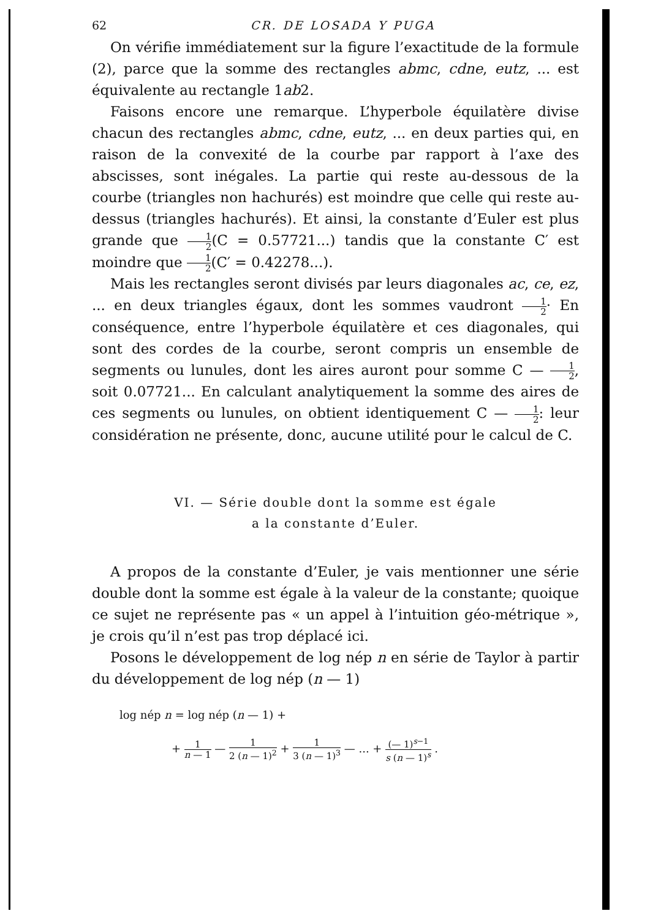62 CR. DE LOSADA Y PUGA
On vérifie immédiatement sur la figure l’exactitude de la formule (2), parce que la somme des rectangles abmc, cdne, eutz, ... est équivalente au rectangle 1ab2.
Faisons encore une remarque. L’hyperbole équilatère divise chacun des rectangles abmc, cdne, eutz, ... en deux parties qui, en raison de la convexité de la courbe par rapport à l’axe des abscisses, sont inégales. La partie qui reste au-dessous de la courbe (triangles non hachurés) est moindre que celle qui reste au-dessus (triangles hachurés). Et ainsi, la constante d’Euler est plus grande que 1 2(C = 0.57721...) tandis que la constante C′ est moindre que 1 2(C′ = 0.42278...).
Mais les rectangles seront divisés par leurs diagonales ac, ce, ez, ... en deux triangles égaux, dont les sommes vaudront 1 2· En conséquence, entre l’hyperbole équilatère et ces diagonales, qui sont des cordes de la courbe, seront compris un ensemble de segments ou lunules, dont les aires auront pour somme C — 1 2, soit 0.07721... En calculant analytiquement la somme des aires de ces segments ou lunules, on obtient identiquement C — 1 2: leur considération ne présente, donc, aucune utilité pour le calcul de C.
VI. — Série double dont la somme est égale
a la constante d’Euler.
A propos de la constante d’Euler, je vais mentionner une série double dont la somme est égale à la valeur de la constante; quoique ce sujet ne représente pas « un appel à l’intuition géo-métrique », je crois qu’il n’est pas trop déplacé ici.
Posons le développement de log nép n en série de Taylor à partir du développement de log nép (n — 1)
log nép n = log nép (n — 1) +
+ 1 n — 1 — 1 2 (n — 1)<sup>2</sup> + 1 3 (n — 1)<sup>3</sup> — ... + (— 1)<sup>s−1</sup> s (n — 1)<sup>s</sup> .